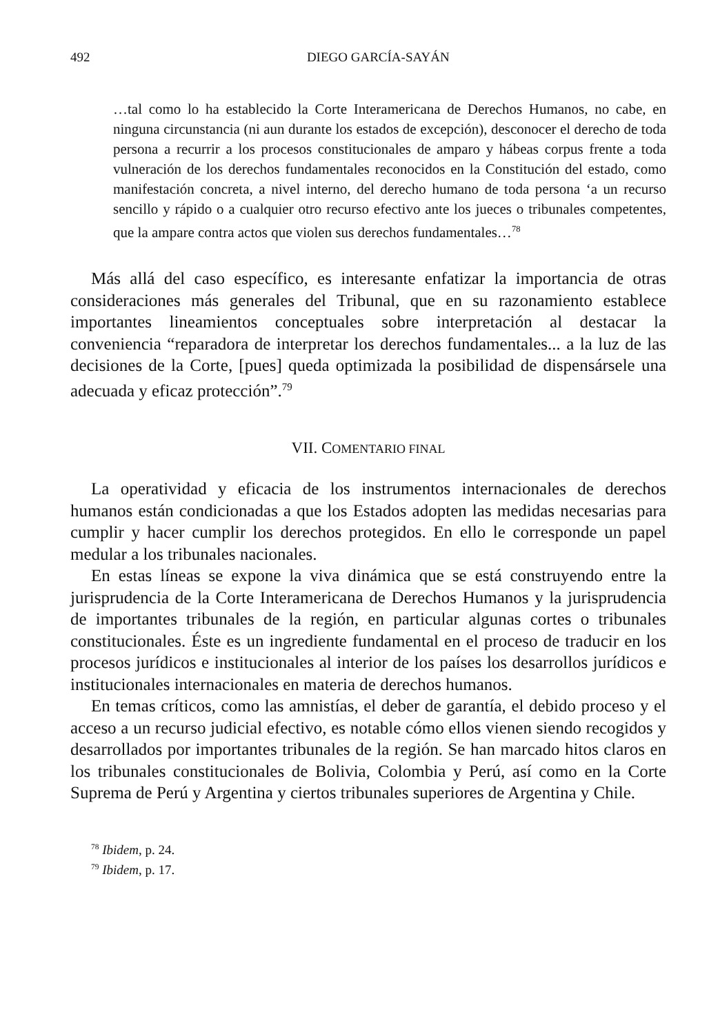492 DIEGO GARCÍA-SAYÁN
…tal como lo ha establecido la Corte Interamericana de Derechos Humanos, no cabe, en ninguna circunstancia (ni aun durante los estados de excepción), desconocer el derecho de toda persona a recurrir a los procesos constitucionales de amparo y hábeas corpus frente a toda vulneración de los derechos fundamentales reconocidos en la Constitución del estado, como manifestación concreta, a nivel interno, del derecho humano de toda persona ‘a un recurso sencillo y rápido o a cualquier otro recurso efectivo ante los jueces o tribunales competentes, que la ampare contra actos que violen sus derechos fundamentales…<sup>78</sup>
Más allá del caso específico, es interesante enfatizar la importancia de otras consideraciones más generales del Tribunal, que en su razonamiento establece importantes lineamientos conceptuales sobre interpretación al destacar la conveniencia “reparadora de interpretar los derechos fundamentales... a la luz de las decisiones de la Corte, [pues] queda optimizada la posibilidad de dispensársele una adecuada y eficaz protección”.<sup>79</sup>
VII. COMENTARIO FINAL
La operatividad y eficacia de los instrumentos internacionales de derechos humanos están condicionadas a que los Estados adopten las medidas necesarias para cumplir y hacer cumplir los derechos protegidos. En ello le corresponde un papel medular a los tribunales nacionales.
En estas líneas se expone la viva dinámica que se está construyendo entre la jurisprudencia de la Corte Interamericana de Derechos Humanos y la jurisprudencia de importantes tribunales de la región, en particular algunas cortes o tribunales constitucionales. Éste es un ingrediente fundamental en el proceso de traducir en los procesos jurídicos e institucionales al interior de los países los desarrollos jurídicos e institucionales internacionales en materia de derechos humanos.
En temas críticos, como las amnistías, el deber de garantía, el debido proceso y el acceso a un recurso judicial efectivo, es notable cómo ellos vienen siendo recogidos y desarrollados por importantes tribunales de la región. Se han marcado hitos claros en los tribunales constitucionales de Bolivia, Colombia y Perú, así como en la Corte Suprema de Perú y Argentina y ciertos tribunales superiores de Argentina y Chile.
<sup>78</sup> Ibidem, p. 24.
<sup>79</sup> Ibidem, p. 17.